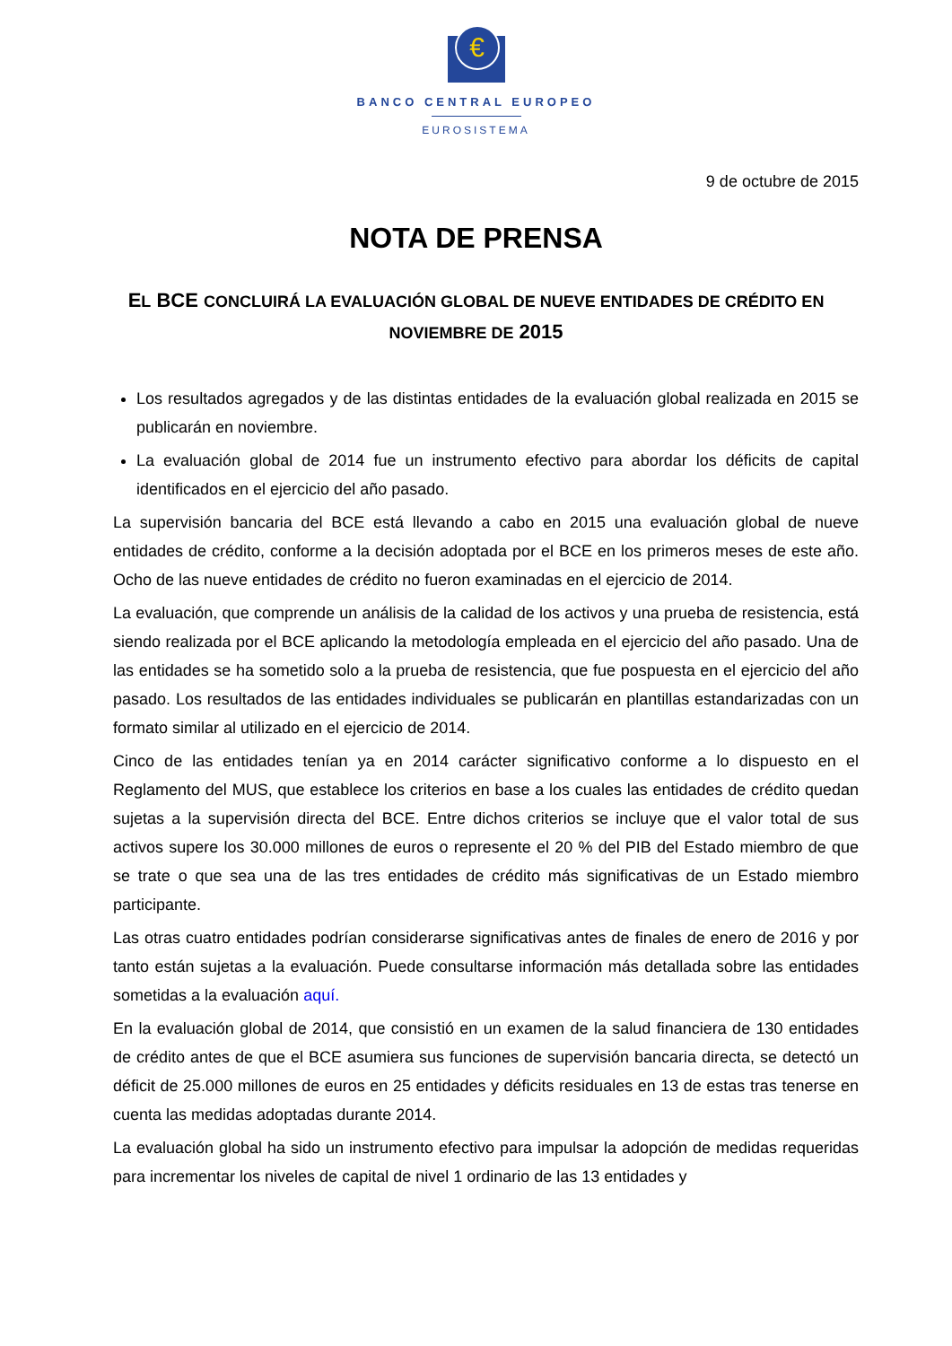€
BANCO CENTRAL EUROPEO
EUROSISTEMA
9 de octubre de 2015
NOTA DE PRENSA
EL BCE CONCLUIRÁ LA EVALUACIÓN GLOBAL DE NUEVE ENTIDADES DE CRÉDITO EN NOVIEMBRE DE 2015
Los resultados agregados y de las distintas entidades de la evaluación global realizada en 2015 se publicarán en noviembre.
La evaluación global de 2014 fue un instrumento efectivo para abordar los déficits de capital identificados en el ejercicio del año pasado.
La supervisión bancaria del BCE está llevando a cabo en 2015 una evaluación global de nueve entidades de crédito, conforme a la decisión adoptada por el BCE en los primeros meses de este año. Ocho de las nueve entidades de crédito no fueron examinadas en el ejercicio de 2014.
La evaluación, que comprende un análisis de la calidad de los activos y una prueba de resistencia, está siendo realizada por el BCE aplicando la metodología empleada en el ejercicio del año pasado. Una de las entidades se ha sometido solo a la prueba de resistencia, que fue pospuesta en el ejercicio del año pasado. Los resultados de las entidades individuales se publicarán en plantillas estandarizadas con un formato similar al utilizado en el ejercicio de 2014.
Cinco de las entidades tenían ya en 2014 carácter significativo conforme a lo dispuesto en el Reglamento del MUS, que establece los criterios en base a los cuales las entidades de crédito quedan sujetas a la supervisión directa del BCE. Entre dichos criterios se incluye que el valor total de sus activos supere los 30.000 millones de euros o represente el 20 % del PIB del Estado miembro de que se trate o que sea una de las tres entidades de crédito más significativas de un Estado miembro participante.
Las otras cuatro entidades podrían considerarse significativas antes de finales de enero de 2016 y por tanto están sujetas a la evaluación. Puede consultarse información más detallada sobre las entidades sometidas a la evaluación aquí.
En la evaluación global de 2014, que consistió en un examen de la salud financiera de 130 entidades de crédito antes de que el BCE asumiera sus funciones de supervisión bancaria directa, se detectó un déficit de 25.000 millones de euros en 25 entidades y déficits residuales en 13 de estas tras tenerse en cuenta las medidas adoptadas durante 2014.
La evaluación global ha sido un instrumento efectivo para impulsar la adopción de medidas requeridas para incrementar los niveles de capital de nivel 1 ordinario de las 13 entidades y